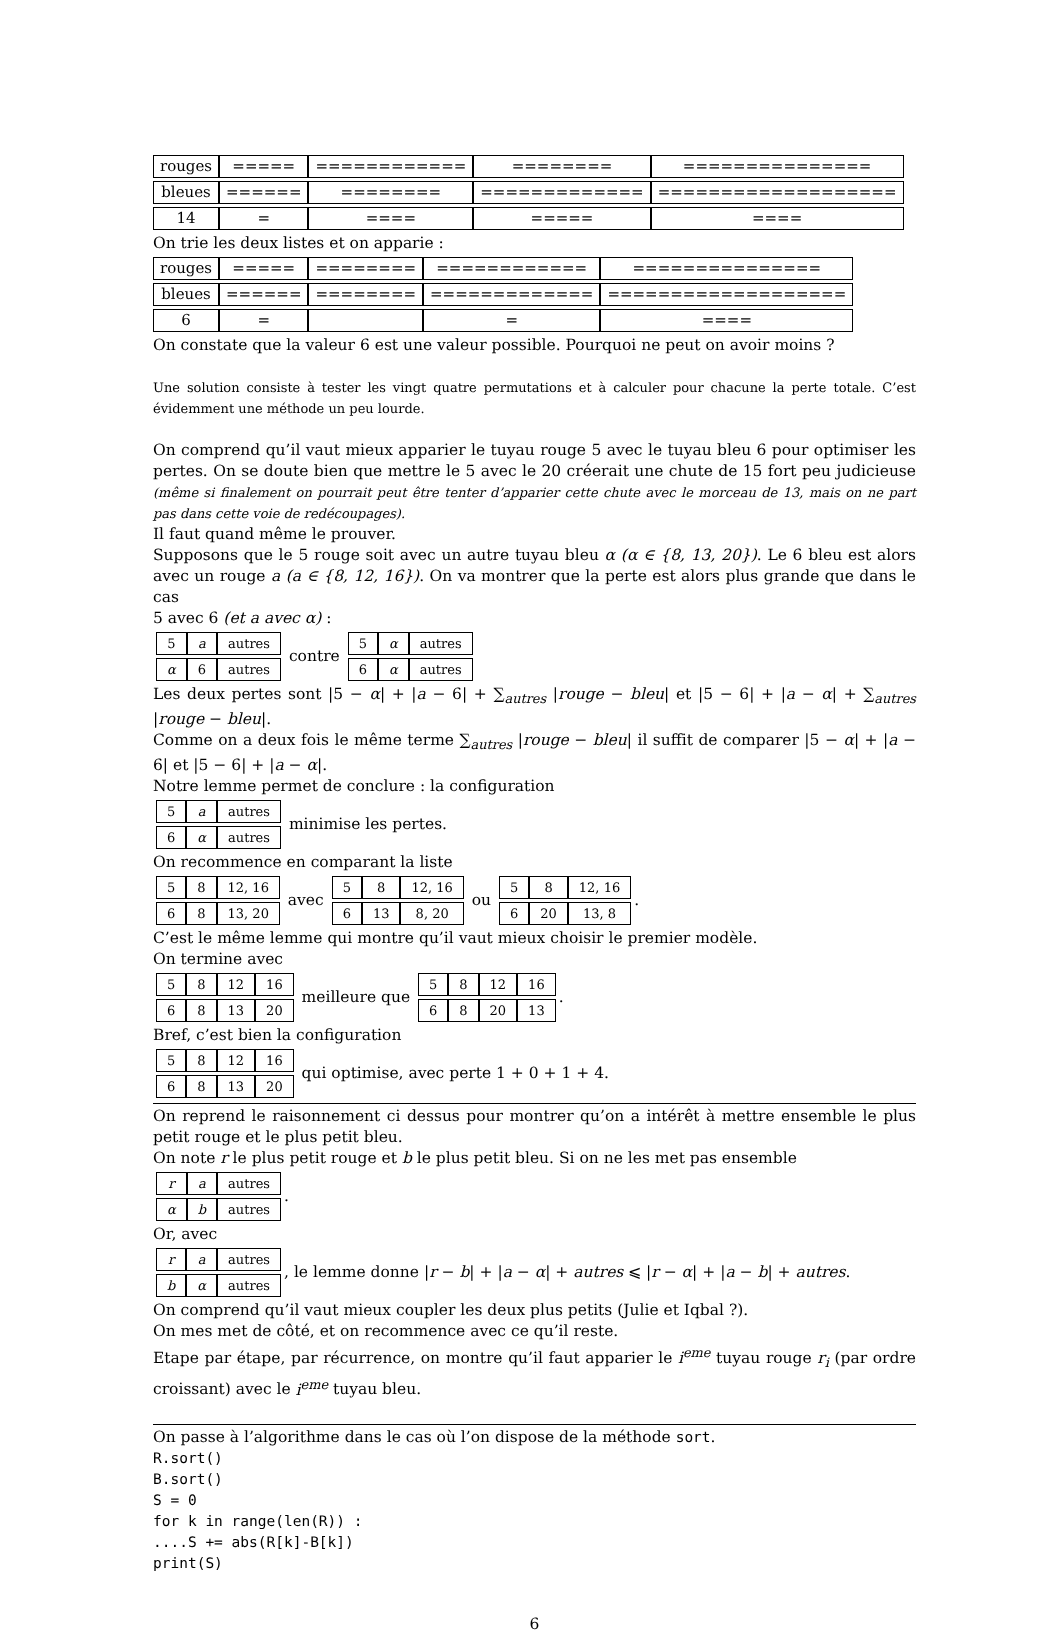| rouges | ===== | ============ | ======== | =============== |
| bleues | ====== | ======== | ============= | =================== |
| 14 | = | ==== | ===== | ==== |
On trie les deux listes et on apparie :
| rouges | ===== | ======== | ============ | =============== |
| bleues | ====== | ======== | ============= | =================== |
| 6 | = | | = | ==== |
On constate que la valeur 6 est une valeur possible. Pourquoi ne peut on avoir moins ?
Une solution consiste à tester les vingt quatre permutations et à calculer pour chacune la perte totale. C’est évidemment une méthode un peu lourde.
On comprend qu’il vaut mieux apparier le tuyau rouge 5 avec le tuyau bleu 6 pour optimiser les pertes. On se doute bien que mettre le 5 avec le 20 créerait une chute de 15 fort peu judicieuse (même si finalement on pourrait peut être tenter d’apparier cette chute avec le morceau de 13, mais on ne part pas dans cette voie de redécoupages).
Il faut quand même le prouver.
Supposons que le 5 rouge soit avec un autre tuyau bleu α (α ∈ {8, 13, 20}). Le 6 bleu est alors avec un rouge a (a ∈ {8, 12, 16}). On va montrer que la perte est alors plus grande que dans le cas
5 avec 6 (et a avec α) :
| 5 | a | autres |
| α | 6 | autres |
contre
| 5 | α | autres |
| 6 | α | autres |
Les deux pertes sont |5 − α| + |a − 6| + ∑<sub>autres</sub> |rouge − bleu| et |5 − 6| + |a − α| + ∑<sub>autres</sub> |rouge − bleu|.
Comme on a deux fois le même terme ∑<sub>autres</sub> |rouge − bleu| il suffit de comparer |5 − α| + |a − 6| et |5 − 6| + |a − α|.
Notre lemme permet de conclure : la configuration
| 5 | a | autres |
| 6 | α | autres |
minimise les pertes.
On recommence en comparant la liste
| 5 | 8 | 12, 16 |
| 6 | 8 | 13, 20 |
avec
| 5 | 8 | 12, 16 |
| 6 | 13 | 8, 20 |
ou
| 5 | 8 | 12, 16 |
| 6 | 20 | 13, 8 |
.
C’est le même lemme qui montre qu’il vaut mieux choisir le premier modèle.
On termine avec
| 5 | 8 | 12 | 16 |
| 6 | 8 | 13 | 20 |
meilleure que
| 5 | 8 | 12 | 16 |
| 6 | 8 | 20 | 13 |
.
Bref, c’est bien la configuration
| 5 | 8 | 12 | 16 |
| 6 | 8 | 13 | 20 |
qui optimise, avec perte 1 + 0 + 1 + 4.
On reprend le raisonnement ci dessus pour montrer qu’on a intérêt à mettre ensemble le plus petit rouge et le plus petit bleu.
On note r le plus petit rouge et b le plus petit bleu. Si on ne les met pas ensemble
| r | a | autres |
| α | b | autres |
.
Or, avec
| r | a | autres |
| b | α | autres |
, le lemme donne |r − b| + |a − α| + autres ⩽ |r − α| + |a − b| + autres.
On comprend qu’il vaut mieux coupler les deux plus petits (Julie et Iqbal ?).
On mes met de côté, et on recommence avec ce qu’il reste.
Etape par étape, par récurrence, on montre qu’il faut apparier le i<sup>eme</sup> tuyau rouge r<sub>i</sub> (par ordre croissant) avec le i<sup>eme</sup> tuyau bleu.
On passe à l’algorithme dans le cas où l’on dispose de la méthode sort.
R.sort()
B.sort()
S = 0
for k in range(len(R)) :
....S += abs(R[k]-B[k])
print(S)
6